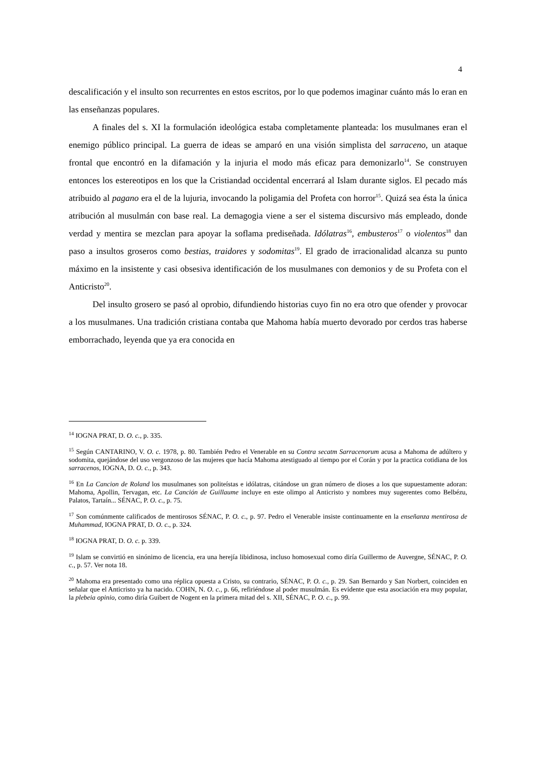4
descalificación y el insulto son recurrentes en estos escritos, por lo que podemos imaginar cuánto más lo eran en las enseñanzas populares.
A finales del s. XI la formulación ideológica estaba completamente planteada: los musulmanes eran el enemigo público principal. La guerra de ideas se amparó en una visión simplista del sarraceno, un ataque frontal que encontró en la difamación y la injuria el modo más eficaz para demonizarlo<sup>14</sup>. Se construyen entonces los estereotipos en los que la Cristiandad occidental encerrará al Islam durante siglos. El pecado más atribuido al pagano era el de la lujuria, invocando la poligamia del Profeta con horror<sup>15</sup>. Quizá sea ésta la única atribución al musulmán con base real. La demagogia viene a ser el sistema discursivo más empleado, donde verdad y mentira se mezclan para apoyar la soflama prediseñada. Idólatras<sup>16</sup>, embusteros<sup>17</sup> o violentos<sup>18</sup> dan paso a insultos groseros como bestias, traidores y sodomitas<sup>19</sup>. El grado de irracionalidad alcanza su punto máximo en la insistente y casi obsesiva identificación de los musulmanes con demonios y de su Profeta con el Anticristo<sup>20</sup>.
Del insulto grosero se pasó al oprobio, difundiendo historias cuyo fin no era otro que ofender y provocar a los musulmanes. Una tradición cristiana contaba que Mahoma había muerto devorado por cerdos tras haberse emborrachado, leyenda que ya era conocida en
<sup>14</sup> IOGNA PRAT, D. O. c., p. 335.
<sup>15</sup> Según CANTARINO, V. O. c. 1978, p. 80. También Pedro el Venerable en su Contra secatm Sarracenorum acusa a Mahoma de adúltero y sodomita, quejándose del uso vergonzoso de las mujeres que hacía Mahoma atestiguado al tiempo por el Corán y por la practica cotidiana de los sarracenos, IOGNA, D. O. c., p. 343.
<sup>16</sup> En La Cancion de Roland los musulmanes son politeístas e idólatras, citándose un gran número de dioses a los que supuestamente adoran: Mahoma, Apollin, Tervagan, etc. La Canción de Guillaume incluye en este olimpo al Anticristo y nombres muy sugerentes como Belbézu, Palatos, Tartaín... SÉNAC, P. O. c., p. 75.
<sup>17</sup> Son comúnmente calificados de mentirosos SÉNAC, P. O. c., p. 97. Pedro el Venerable insiste continuamente en la enseñanza mentirosa de Muhammad, IOGNA PRAT, D. O. c., p. 324.
<sup>18</sup> IOGNA PRAT, D. O. c. p. 339.
<sup>19</sup> Islam se convirtió en sinónimo de licencia, era una herejía libidinosa, incluso homosexual como diría Guillermo de Auvergne, SÉNAC, P. O. c., p. 57. Ver nota 18.
<sup>20</sup> Mahoma era presentado como una réplica opuesta a Cristo, su contrario, SÉNAC, P. O. c., p. 29. San Bernardo y San Norbert, coinciden en señalar que el Anticristo ya ha nacido. COHN, N. O. c., p. 66, refiriéndose al poder musulmán. Es evidente que esta asociación era muy popular, la plebeia opinio, como diría Guibert de Nogent en la primera mitad del s. XII, SÉNAC, P. O. c., p. 99.